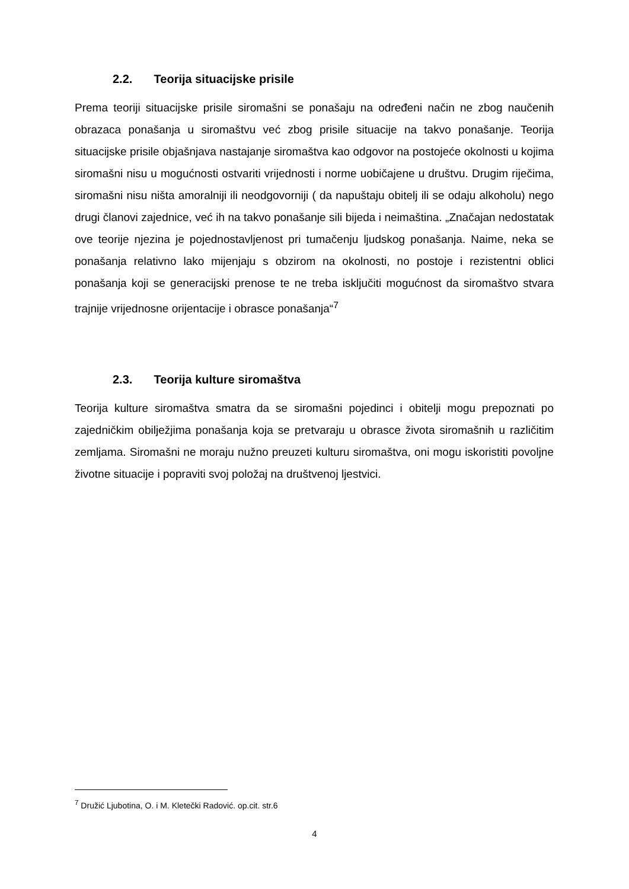2.2. Teorija situacijske prisile
Prema teoriji situacijske prisile siromašni se ponašaju na određeni način ne zbog naučenih obrazaca ponašanja u siromaštvu već zbog prisile situacije na takvo ponašanje. Teorija situacijske prisile objašnjava nastajanje siromaštva kao odgovor na postojeće okolnosti u kojima siromašni nisu u mogućnosti ostvariti vrijednosti i norme uobičajene u društvu. Drugim riječima, siromašni nisu ništa amoralniji ili neodgovorniji ( da napuštaju obitelj ili se odaju alkoholu) nego drugi članovi zajednice, već ih na takvo ponašanje sili bijeda i neimaština. „Značajan nedostatak ove teorije njezina je pojednostavljenost pri tumačenju ljudskog ponašanja. Naime, neka se ponašanja relativno lako mijenjaju s obzirom na okolnosti, no postoje i rezistentni oblici ponašanja koji se generacijski prenose te ne treba isključiti mogućnost da siromaštvo stvara trajnije vrijednosne orijentacije i obrasce ponašanja“<sup>7</sup>
2.3. Teorija kulture siromaštva
Teorija kulture siromaštva smatra da se siromašni pojedinci i obitelji mogu prepoznati po zajedničkim obilježjima ponašanja koja se pretvaraju u obrasce života siromašnih u različitim zemljama. Siromašni ne moraju nužno preuzeti kulturu siromaštva, oni mogu iskoristiti povoljne životne situacije i popraviti svoj položaj na društvenoj ljestvici.
<sup>7</sup> Družić Ljubotina, O. i M. Kletečki Radović. op.cit. str.6
4